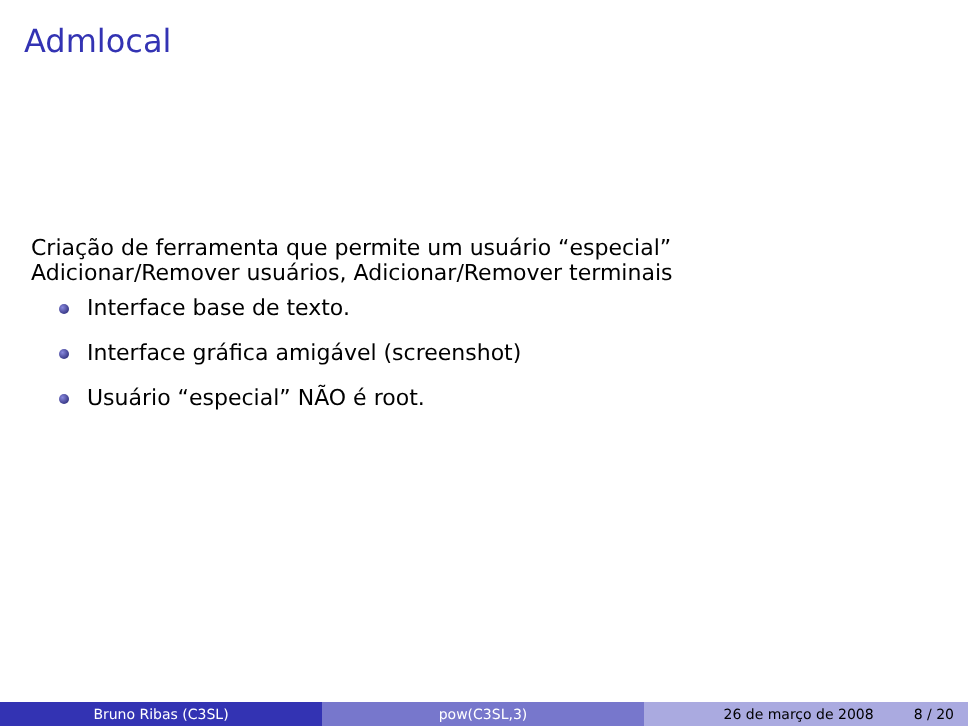Admlocal
Criação de ferramenta que permite um usuário “especial”
Adicionar/Remover usuários, Adicionar/Remover terminais
Interface base de texto.
Interface gráfica amigável (screenshot)
Usuário “especial” NÃO é root.
Bruno Ribas (C3SL) pow(C3SL,3) 26 de março de 2008 8 / 20